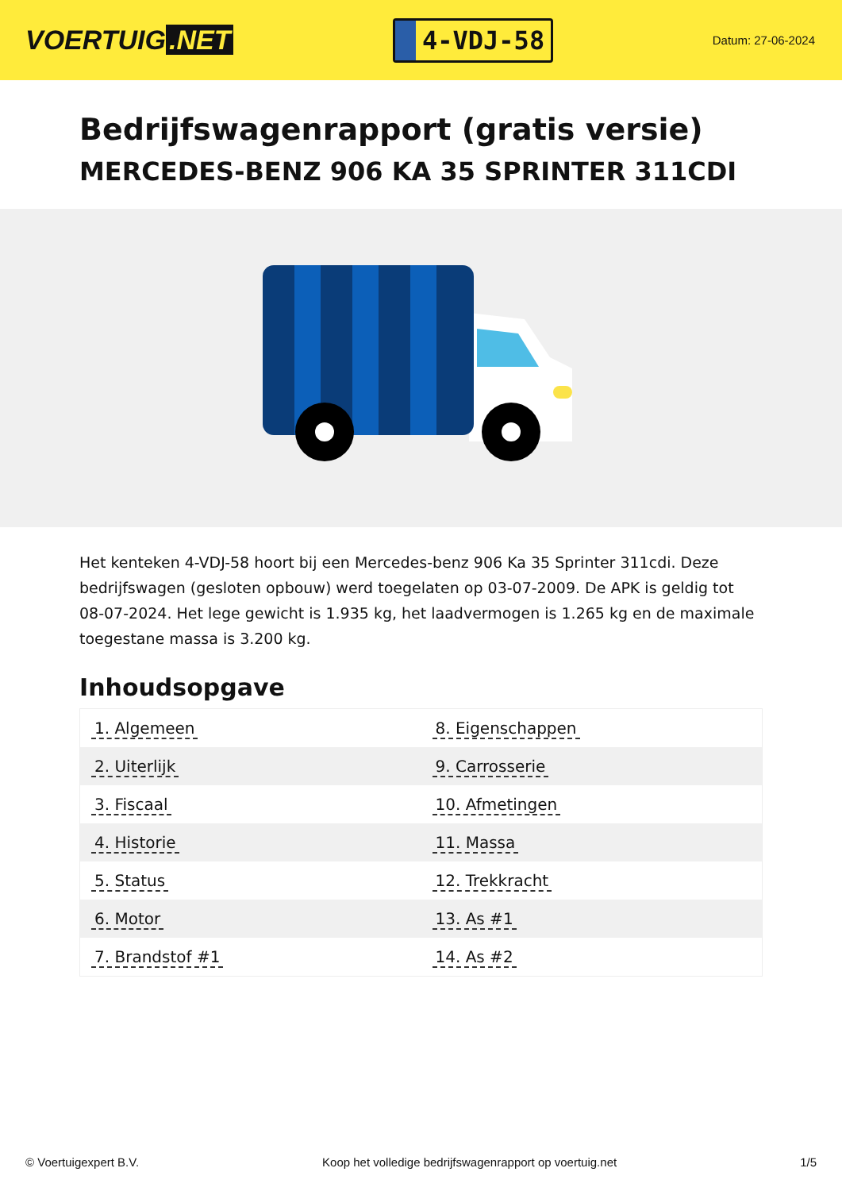VOERTUIG.NET
4-VDJ-58
Datum: 27-06-2024
Bedrijfswagenrapport (gratis versie)
MERCEDES-BENZ 906 KA 35 SPRINTER 311CDI
Het kenteken 4-VDJ-58 hoort bij een Mercedes-benz 906 Ka 35 Sprinter 311cdi. Deze bedrijfswagen (gesloten opbouw) werd toegelaten op 03-07-2009. De APK is geldig tot 08-07-2024. Het lege gewicht is 1.935 kg, het laadvermogen is 1.265 kg en de maximale toegestane massa is 3.200 kg.
Inhoudsopgave
| 1. Algemeen | 8. Eigenschappen |
| 2. Uiterlijk | 9. Carrosserie |
| 3. Fiscaal | 10. Afmetingen |
| 4. Historie | 11. Massa |
| 5. Status | 12. Trekkracht |
| 6. Motor | 13. As #1 |
| 7. Brandstof #1 | 14. As #2 |
© Voertuigexpert B.V. Koop het volledige bedrijfswagenrapport op voertuig.net 1/5